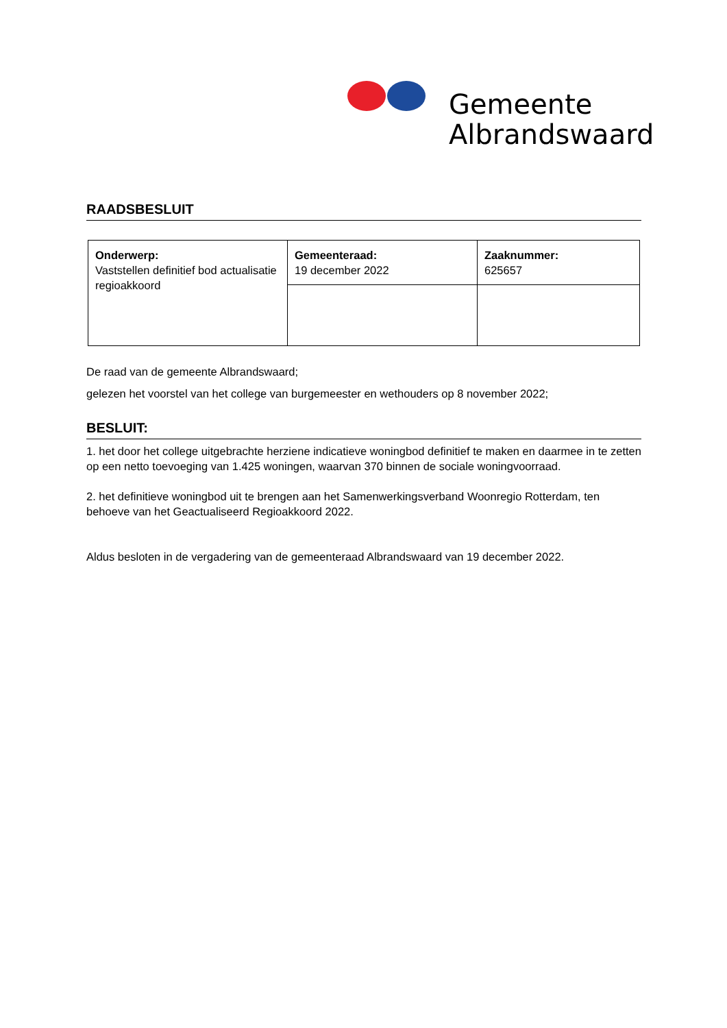Gemeente
Albrandswaard
RAADSBESLUIT
| Onderwerp: Vaststellen definitief bod actualisatie regioakkoord | Gemeenteraad: 19 december 2022 | Zaaknummer: 625657 |
De raad van de gemeente Albrandswaard;
gelezen het voorstel van het college van burgemeester en wethouders op 8 november 2022;
BESLUIT:
1. het door het college uitgebrachte herziene indicatieve woningbod definitief te maken en daarmee in te zetten op een netto toevoeging van 1.425 woningen, waarvan 370 binnen de sociale woningvoorraad.
2. het definitieve woningbod uit te brengen aan het Samenwerkingsverband Woonregio Rotterdam, ten behoeve van het Geactualiseerd Regioakkoord 2022.
Aldus besloten in de vergadering van de gemeenteraad Albrandswaard van 19 december 2022.